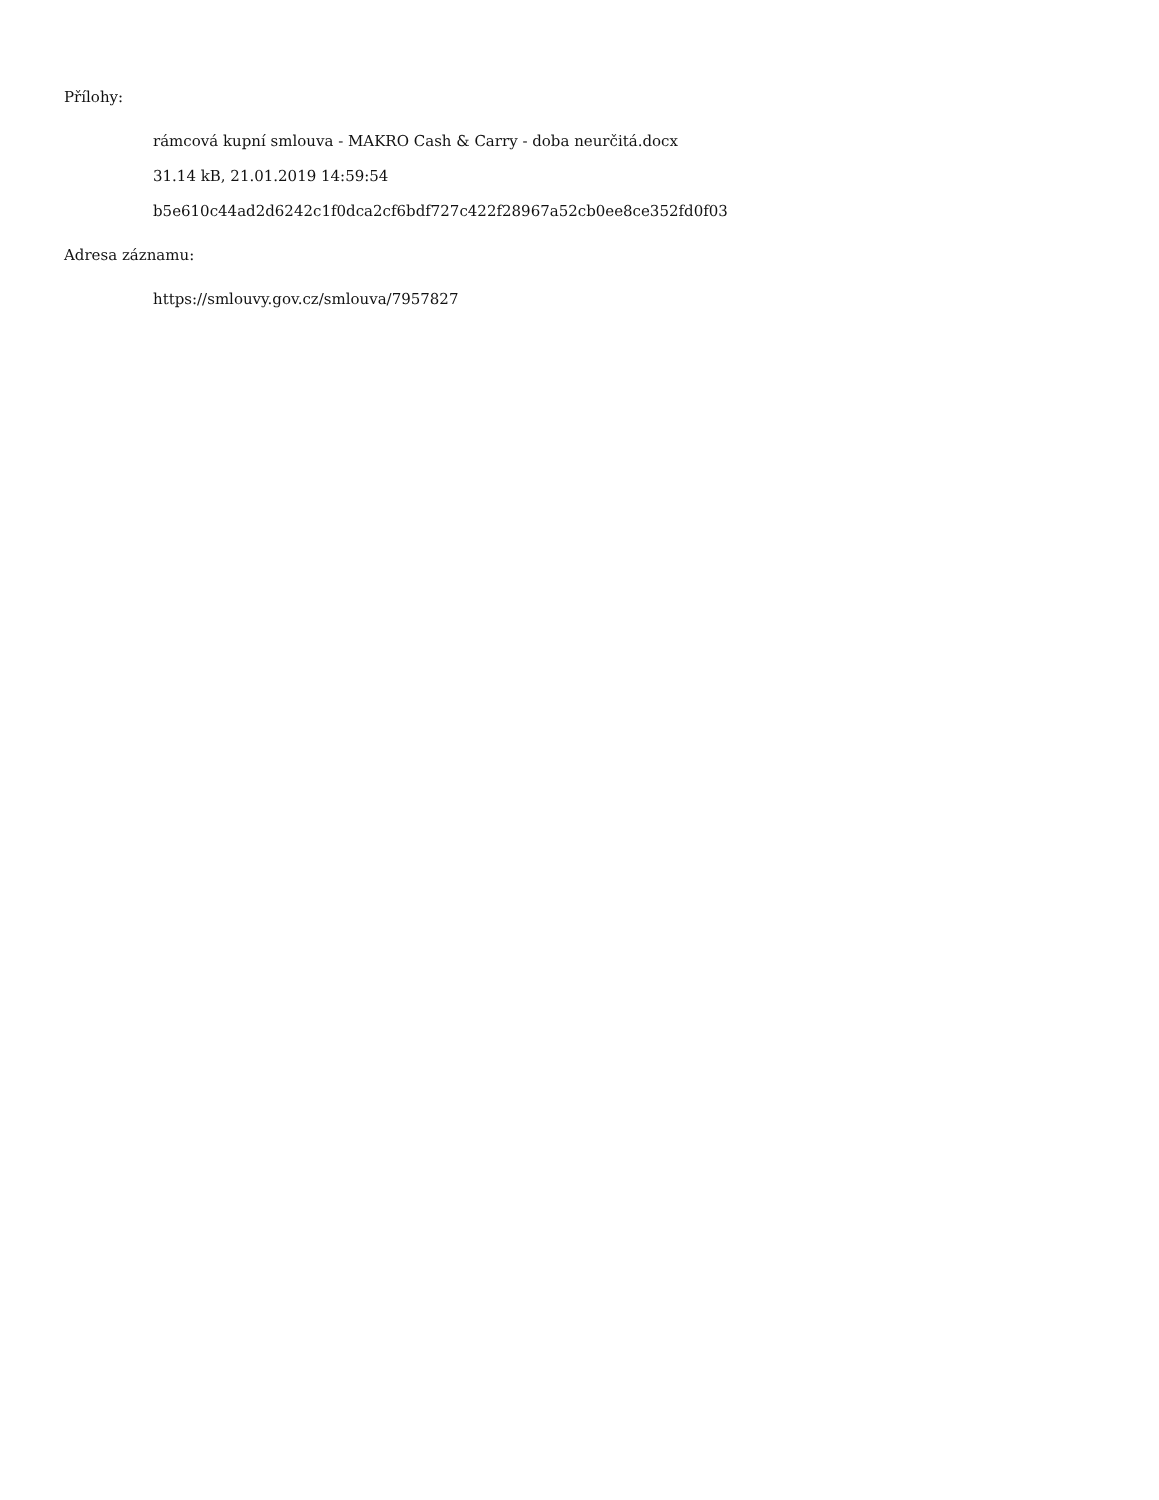Přílohy:
rámcová kupní smlouva - MAKRO Cash & Carry - doba neurčitá.docx
31.14 kB, 21.01.2019 14:59:54
b5e610c44ad2d6242c1f0dca2cf6bdf727c422f28967a52cb0ee8ce352fd0f03
Adresa záznamu:
https://smlouvy.gov.cz/smlouva/7957827